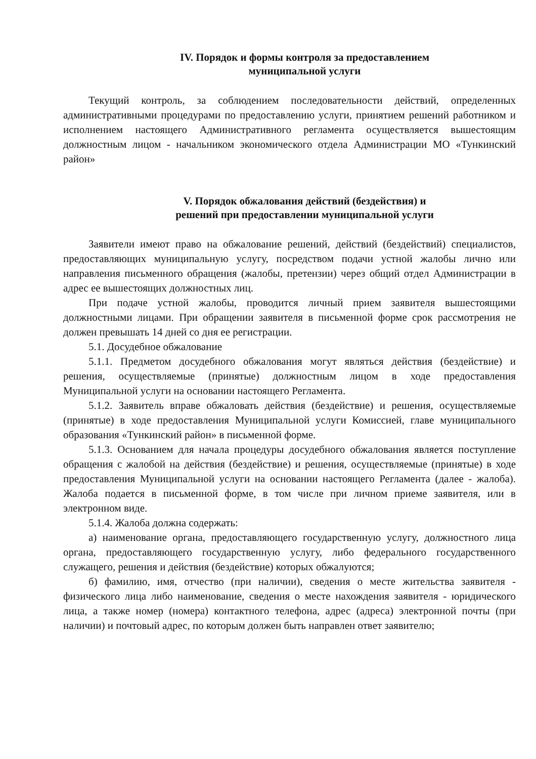IV. Порядок и формы контроля за предоставлением
муниципальной услуги
Текущий контроль, за соблюдением последовательности действий, определенных административными процедурами по предоставлению услуги, принятием решений работником и исполнением настоящего Административного регламента осуществляется вышестоящим должностным лицом - начальником экономического отдела Администрации МО «Тункинский район»
V. Порядок обжалования действий (бездействия) и
решений при предоставлении муниципальной услуги
Заявители имеют право на обжалование решений, действий (бездействий) специалистов, предоставляющих муниципальную услугу, посредством подачи устной жалобы лично или направления письменного обращения (жалобы, претензии) через общий отдел Администрации в адрес ее вышестоящих должностных лиц.
При подаче устной жалобы, проводится личный прием заявителя вышестоящими должностными лицами. При обращении заявителя в письменной форме срок рассмотрения не должен превышать 14 дней со дня ее регистрации.
5.1. Досудебное обжалование
5.1.1. Предметом досудебного обжалования могут являться действия (бездействие) и решения, осуществляемые (принятые) должностным лицом в ходе предоставления Муниципальной услуги на основании настоящего Регламента.
5.1.2. Заявитель вправе обжаловать действия (бездействие) и решения, осуществляемые (принятые) в ходе предоставления Муниципальной услуги Комиссией, главе муниципального образования «Тункинский район» в письменной форме.
5.1.3. Основанием для начала процедуры досудебного обжалования является поступление обращения с жалобой на действия (бездействие) и решения, осуществляемые (принятые) в ходе предоставления Муниципальной услуги на основании настоящего Регламента (далее - жалоба). Жалоба подается в письменной форме, в том числе при личном приеме заявителя, или в электронном виде.
5.1.4. Жалоба должна содержать:
а) наименование органа, предоставляющего государственную услугу, должностного лица органа, предоставляющего государственную услугу, либо федерального государственного служащего, решения и действия (бездействие) которых обжалуются;
б) фамилию, имя, отчество (при наличии), сведения о месте жительства заявителя - физического лица либо наименование, сведения о месте нахождения заявителя - юридического лица, а также номер (номера) контактного телефона, адрес (адреса) электронной почты (при наличии) и почтовый адрес, по которым должен быть направлен ответ заявителю;